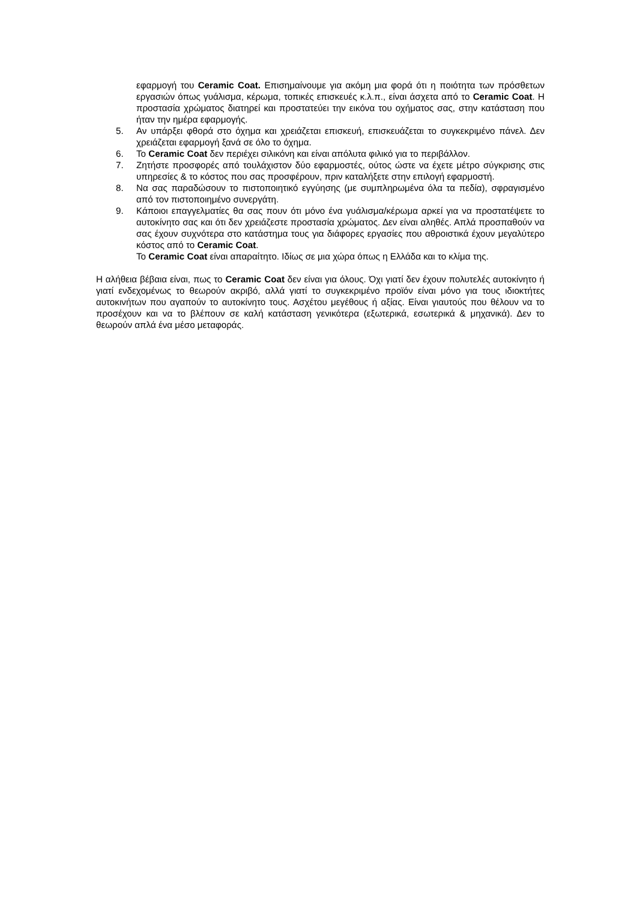εφαρμογή του Ceramic Coat. Επισημαίνουμε για ακόμη μια φορά ότι η ποιότητα των πρόσθετων εργασιών όπως γυάλισμα, κέρωμα, τοπικές επισκευές κ.λ.π., είναι άσχετα από το Ceramic Coat. Η προστασία χρώματος διατηρεί και προστατεύει την εικόνα του οχήματος σας, στην κατάσταση που ήταν την ημέρα εφαρμογής.
5. Αν υπάρξει φθορά στο όχημα και χρειάζεται επισκευή, επισκευάζεται το συγκεκριμένο πάνελ. Δεν χρειάζεται εφαρμογή ξανά σε όλο το όχημα.
6. Το Ceramic Coat δεν περιέχει σιλικόνη και είναι απόλυτα φιλικό για το περιβάλλον.
7. Ζητήστε προσφορές από τουλάχιστον δύο εφαρμοστές, ούτος ώστε να έχετε μέτρο σύγκρισης στις υπηρεσίες & το κόστος που σας προσφέρουν, πριν καταλήξετε στην επιλογή εφαρμοστή.
8. Να σας παραδώσουν το πιστοποιητικό εγγύησης (με συμπληρωμένα όλα τα πεδία), σφραγισμένο από τον πιστοποιημένο συνεργάτη.
9. Κάποιοι επαγγελματίες θα σας πουν ότι μόνο ένα γυάλισμα/κέρωμα αρκεί για να προστατέψετε το αυτοκίνητο σας και ότι δεν χρειάζεστε προστασία χρώματος. Δεν είναι αληθές. Απλά προσπαθούν να σας έχουν συχνότερα στο κατάστημα τους για διάφορες εργασίες που αθροιστικά έχουν μεγαλύτερο κόστος από το Ceramic Coat.
Το Ceramic Coat είναι απαραίτητο. Ιδίως σε μια χώρα όπως η Ελλάδα και το κλίμα της.
Η αλήθεια βέβαια είναι, πως το Ceramic Coat δεν είναι για όλους. Όχι γιατί δεν έχουν πολυτελές αυτοκίνητο ή γιατί ενδεχομένως το θεωρούν ακριβό, αλλά γιατί το συγκεκριμένο προϊόν είναι μόνο για τους ιδιοκτήτες αυτοκινήτων που αγαπούν το αυτοκίνητο τους. Ασχέτου μεγέθους ή αξίας. Είναι γιαυτούς που θέλουν να το προσέχουν και να το βλέπουν σε καλή κατάσταση γενικότερα (εξωτερικά, εσωτερικά & μηχανικά). Δεν το θεωρούν απλά ένα μέσο μεταφοράς.